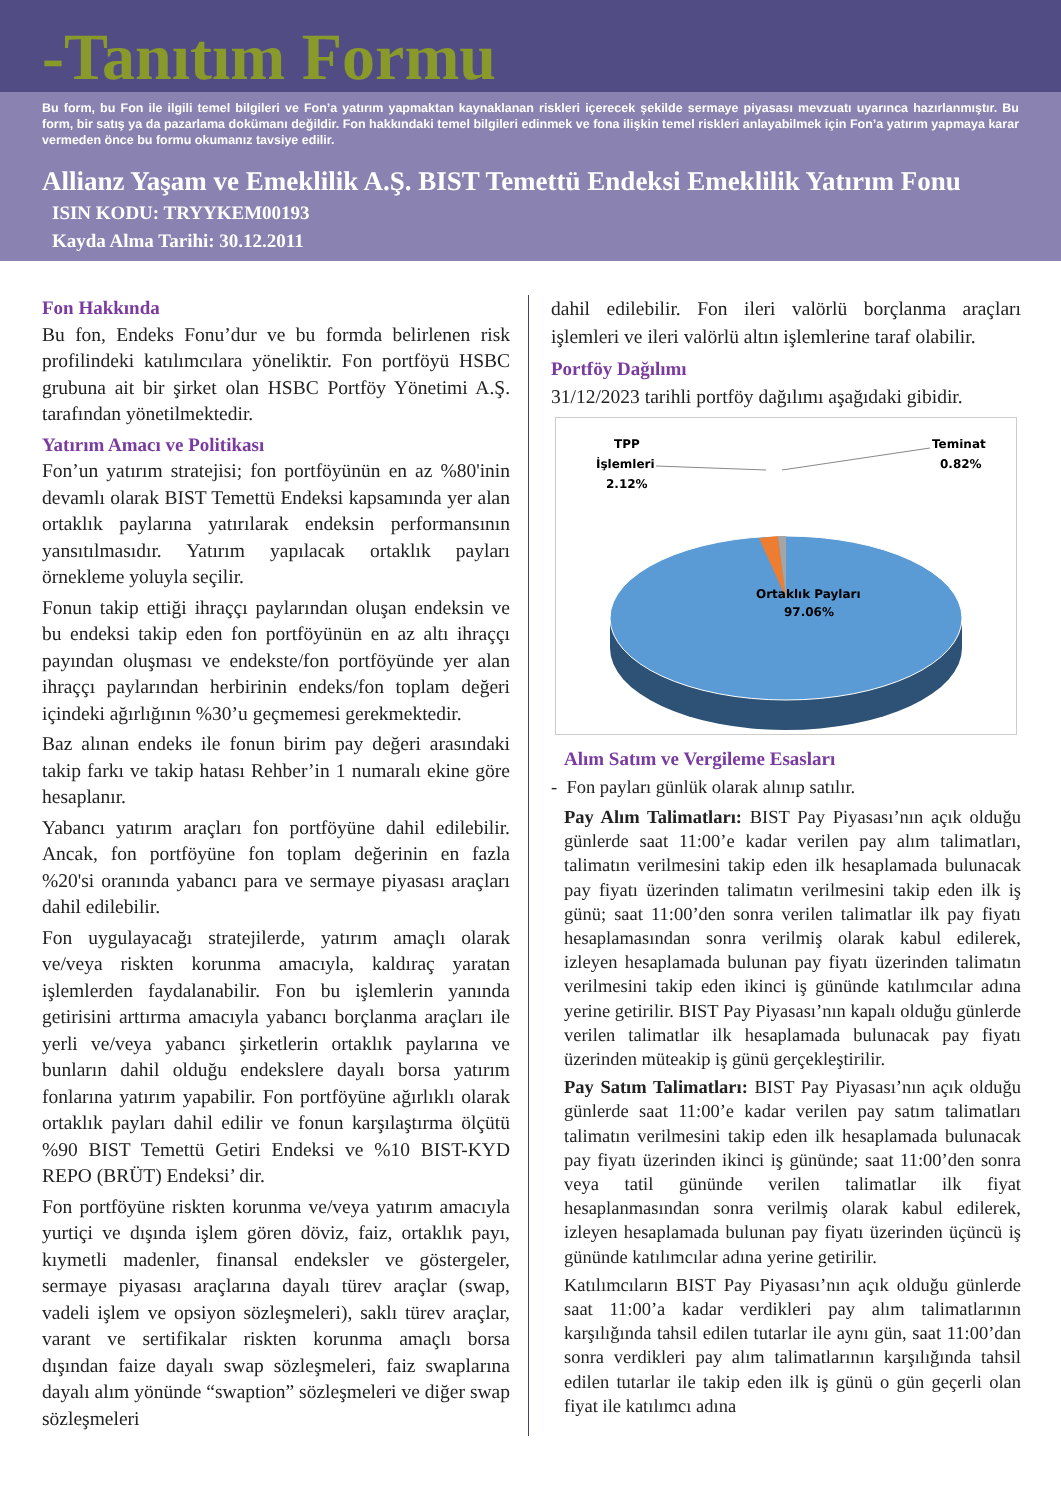-Tanıtım Formu
Bu form, bu Fon ile ilgili temel bilgileri ve Fon’a yatırım yapmaktan kaynaklanan riskleri içerecek şekilde sermaye piyasası mevzuatı uyarınca hazırlanmıştır. Bu form, bir satış ya da pazarlama dokümanı değildir. Fon hakkındaki temel bilgileri edinmek ve fona ilişkin temel riskleri anlayabilmek için Fon’a yatırım yapmaya karar vermeden önce bu formu okumanız tavsiye edilir.
Allianz Yaşam ve Emeklilik A.Ş. BIST Temettü Endeksi Emeklilik Yatırım Fonu
ISIN KODU: TRYYKEM00193
Kayda Alma Tarihi: 30.12.2011
Fon Hakkında
Bu fon, Endeks Fonu’dur ve bu formda belirlenen risk profilindeki katılımcılara yöneliktir. Fon portföyü HSBC grubuna ait bir şirket olan HSBC Portföy Yönetimi A.Ş. tarafından yönetilmektedir.
Yatırım Amacı ve Politikası
Fon’un yatırım stratejisi; fon portföyünün en az %80'inin devamlı olarak BIST Temettü Endeksi kapsamında yer alan ortaklık paylarına yatırılarak endeksin performansının yansıtılmasıdır. Yatırım yapılacak ortaklık payları örnekleme yoluyla seçilir.
Fonun takip ettiği ihraççı paylarından oluşan endeksin ve bu endeksi takip eden fon portföyünün en az altı ihraççı payından oluşması ve endekste/fon portföyünde yer alan ihraççı paylarından herbirinin endeks/fon toplam değeri içindeki ağırlığının %30’u geçmemesi gerekmektedir.
Baz alınan endeks ile fonun birim pay değeri arasındaki takip farkı ve takip hatası Rehber’in 1 numaralı ekine göre hesaplanır.
Yabancı yatırım araçları fon portföyüne dahil edilebilir. Ancak, fon portföyüne fon toplam değerinin en fazla %20'si oranında yabancı para ve sermaye piyasası araçları dahil edilebilir.
Fon uygulayacağı stratejilerde, yatırım amaçlı olarak ve/veya riskten korunma amacıyla, kaldıraç yaratan işlemlerden faydalanabilir. Fon bu işlemlerin yanında getirisini arttırma amacıyla yabancı borçlanma araçları ile yerli ve/veya yabancı şirketlerin ortaklık paylarına ve bunların dahil olduğu endekslere dayalı borsa yatırım fonlarına yatırım yapabilir. Fon portföyüne ağırlıklı olarak ortaklık payları dahil edilir ve fonun karşılaştırma ölçütü %90 BIST Temettü Getiri Endeksi ve %10 BIST-KYD REPO (BRÜT) Endeksi’ dir.
Fon portföyüne riskten korunma ve/veya yatırım amacıyla yurtiçi ve dışında işlem gören döviz, faiz, ortaklık payı, kıymetli madenler, finansal endeksler ve göstergeler, sermaye piyasası araçlarına dayalı türev araçlar (swap, vadeli işlem ve opsiyon sözleşmeleri), saklı türev araçlar, varant ve sertifikalar riskten korunma amaçlı borsa dışından faize dayalı swap sözleşmeleri, faiz swaplarına dayalı alım yönünde “swaption” sözleşmeleri ve diğer swap sözleşmeleri
dahil edilebilir. Fon ileri valörlü borçlanma araçları işlemleri ve ileri valörlü altın işlemlerine taraf olabilir.
Portföy Dağılımı
31/12/2023 tarihli portföy dağılımı aşağıdaki gibidir.
TPP
İşlemleri
2.12%
Teminat
0.82%
Ortaklık Payları
97.06%
Alım Satım ve Vergileme Esasları
- Fon payları günlük olarak alınıp satılır.
Pay Alım Talimatları: BIST Pay Piyasası’nın açık olduğu günlerde saat 11:00’e kadar verilen pay alım talimatları, talimatın verilmesini takip eden ilk hesaplamada bulunacak pay fiyatı üzerinden talimatın verilmesini takip eden ilk iş günü; saat 11:00’den sonra verilen talimatlar ilk pay fiyatı hesaplamasından sonra verilmiş olarak kabul edilerek, izleyen hesaplamada bulunan pay fiyatı üzerinden talimatın verilmesini takip eden ikinci iş gününde katılımcılar adına yerine getirilir. BIST Pay Piyasası’nın kapalı olduğu günlerde verilen talimatlar ilk hesaplamada bulunacak pay fiyatı üzerinden müteakip iş günü gerçekleştirilir.
Pay Satım Talimatları: BIST Pay Piyasası’nın açık olduğu günlerde saat 11:00’e kadar verilen pay satım talimatları talimatın verilmesini takip eden ilk hesaplamada bulunacak pay fiyatı üzerinden ikinci iş gününde; saat 11:00’den sonra veya tatil gününde verilen talimatlar ilk fiyat hesaplanmasından sonra verilmiş olarak kabul edilerek, izleyen hesaplamada bulunan pay fiyatı üzerinden üçüncü iş gününde katılımcılar adına yerine getirilir.
Katılımcıların BIST Pay Piyasası’nın açık olduğu günlerde saat 11:00’a kadar verdikleri pay alım talimatlarının karşılığında tahsil edilen tutarlar ile aynı gün, saat 11:00’dan sonra verdikleri pay alım talimatlarının karşılığında tahsil edilen tutarlar ile takip eden ilk iş günü o gün geçerli olan fiyat ile katılımcı adına